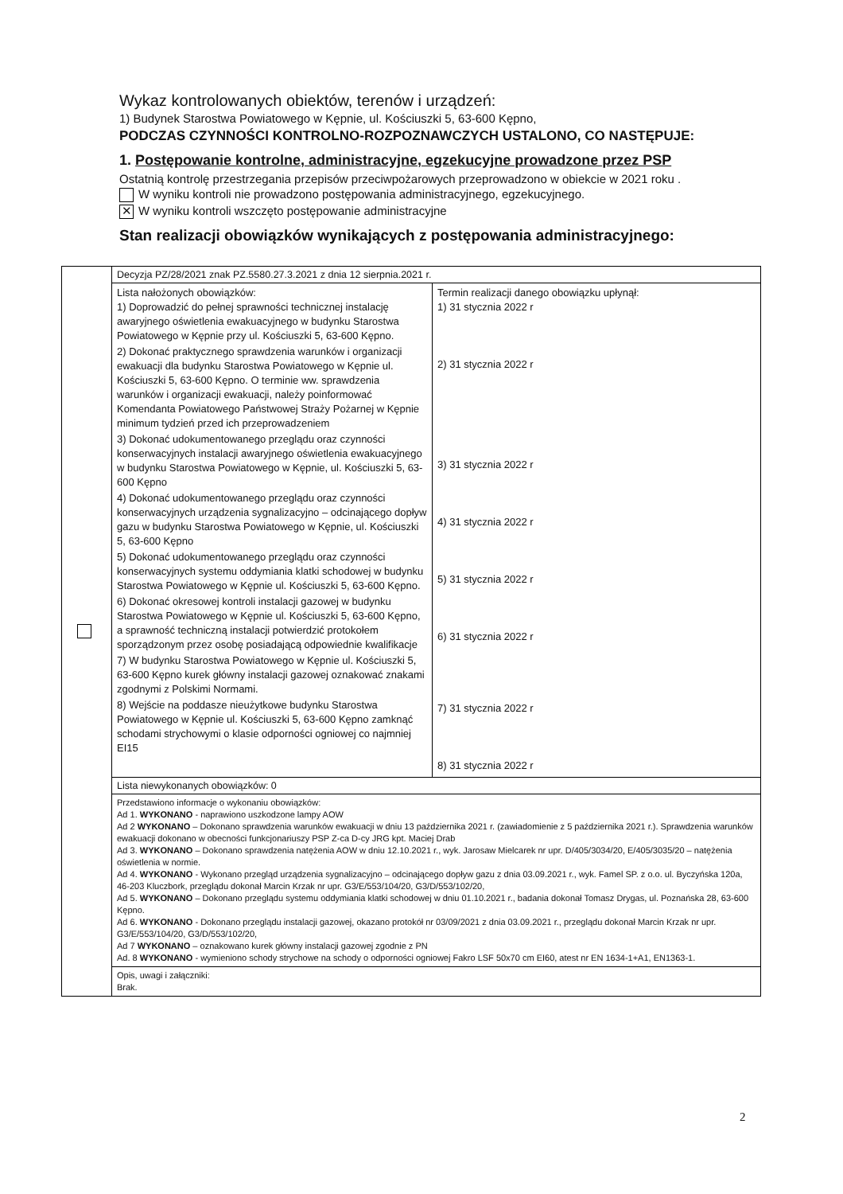Wykaz kontrolowanych obiektów, terenów i urządzeń:
1) Budynek Starostwa Powiatowego w Kępnie, ul. Kościuszki 5, 63-600 Kępno,
PODCZAS CZYNNOŚCI KONTROLNO-ROZPOZNAWCZYCH USTALONO, CO NASTĘPUJE:
1. Postępowanie kontrolne, administracyjne, egzekucyjne prowadzone przez PSP
Ostatnią kontrolę przestrzegania przepisów przeciwpożarowych przeprowadzono w obiekcie w 2021 roku .
W wyniku kontroli nie prowadzono postępowania administracyjnego, egzekucyjnego.
✕ W wyniku kontroli wszczęto postępowanie administracyjne
Stan realizacji obowiązków wynikających z postępowania administracyjnego:
| | Decyzja PZ/28/2021 znak PZ.5580.27.3.2021 z dnia 12 sierpnia.2021 r. | |
| | Lista nałożonych obowiązków: 1) Doprowadzić do pełnej sprawności technicznej instalację awaryjnego oświetlenia ewakuacyjnego w budynku Starostwa Powiatowego w Kępnie przy ul. Kościuszki 5, 63-600 Kępno. 2) Dokonać praktycznego sprawdzenia warunków i organizacji ewakuacji dla budynku Starostwa Powiatowego w Kępnie ul. Kościuszki 5, 63-600 Kępno. O terminie ww. sprawdzenia warunków i organizacji ewakuacji, należy poinformować Komendanta Powiatowego Państwowej Straży Pożarnej w Kępnie minimum tydzień przed ich przeprowadzeniem 3) Dokonać udokumentowanego przeglądu oraz czynności konserwacyjnych instalacji awaryjnego oświetlenia ewakuacyjnego w budynku Starostwa Powiatowego w Kępnie, ul. Kościuszki 5, 63-600 Kępno 4) Dokonać udokumentowanego przeglądu oraz czynności konserwacyjnych urządzenia sygnalizacyjno – odcinającego dopływ gazu w budynku Starostwa Powiatowego w Kępnie, ul. Kościuszki 5, 63-600 Kępno 5) Dokonać udokumentowanego przeglądu oraz czynności konserwacyjnych systemu oddymiania klatki schodowej w budynku Starostwa Powiatowego w Kępnie ul. Kościuszki 5, 63-600 Kępno. 6) Dokonać okresowej kontroli instalacji gazowej w budynku Starostwa Powiatowego w Kępnie ul. Kościuszki 5, 63-600 Kępno, a sprawność techniczną instalacji potwierdzić protokołem sporządzonym przez osobę posiadającą odpowiednie kwalifikacje 7) W budynku Starostwa Powiatowego w Kępnie ul. Kościuszki 5, 63-600 Kępno kurek główny instalacji gazowej oznakować znakami zgodnymi z Polskimi Normami. 8) Wejście na poddasze nieużytkowe budynku Starostwa Powiatowego w Kępnie ul. Kościuszki 5, 63-600 Kępno zamknąć schodami strychowymi o klasie odporności ogniowej co najmniej EI15 | Termin realizacji danego obowiązku upłynął: 1) 31 stycznia 2022 r 2) 31 stycznia 2022 r 3) 31 stycznia 2022 r 4) 31 stycznia 2022 r 5) 31 stycznia 2022 r 6) 31 stycznia 2022 r 7) 31 stycznia 2022 r 8) 31 stycznia 2022 r |
| | Lista niewykonanych obowiązków: 0 | |
| | Przedstawiono informacje o wykonaniu obowiązków: Ad 1. WYKONANO - naprawiono uszkodzone lampy AOW Ad 2 WYKONANO – Dokonano sprawdzenia warunków ewakuacji w dniu 13 października 2021 r. (zawiadomienie z 5 października 2021 r.). Sprawdzenia warunków ewakuacji dokonano w obecności funkcjonariuszy PSP Z-ca D-cy JRG kpt. Maciej Drab Ad 3. WYKONANO – Dokonano sprawdzenia natężenia AOW w dniu 12.10.2021 r., wyk. Jarosaw Mielcarek nr upr. D/405/3034/20, E/405/3035/20 – natężenia oświetlenia w normie. Ad 4. WYKONANO - Wykonano przegląd urządzenia sygnalizacyjno – odcinającego dopływ gazu z dnia 03.09.2021 r., wyk. Famel SP. z o.o. ul. Byczyńska 120a, 46-203 Kluczbork, przeglądu dokonał Marcin Krzak nr upr. G3/E/553/104/20, G3/D/553/102/20, Ad 5. WYKONANO – Dokonano przeglądu systemu oddymiania klatki schodowej w dniu 01.10.2021 r., badania dokonał Tomasz Drygas, ul. Poznańska 28, 63-600 Kępno. Ad 6. WYKONANO - Dokonano przeglądu instalacji gazowej, okazano protokół nr 03/09/2021 z dnia 03.09.2021 r., przeglądu dokonał Marcin Krzak nr upr. G3/E/553/104/20, G3/D/553/102/20, Ad 7 WYKONANO – oznakowano kurek główny instalacji gazowej zgodnie z PN Ad. 8 WYKONANO - wymieniono schody strychowe na schody o odporności ogniowej Fakro LSF 50x70 cm EI60, atest nr EN 1634-1+A1, EN1363-1. | |
| | Opis, uwagi i załączniki: Brak. | |
2